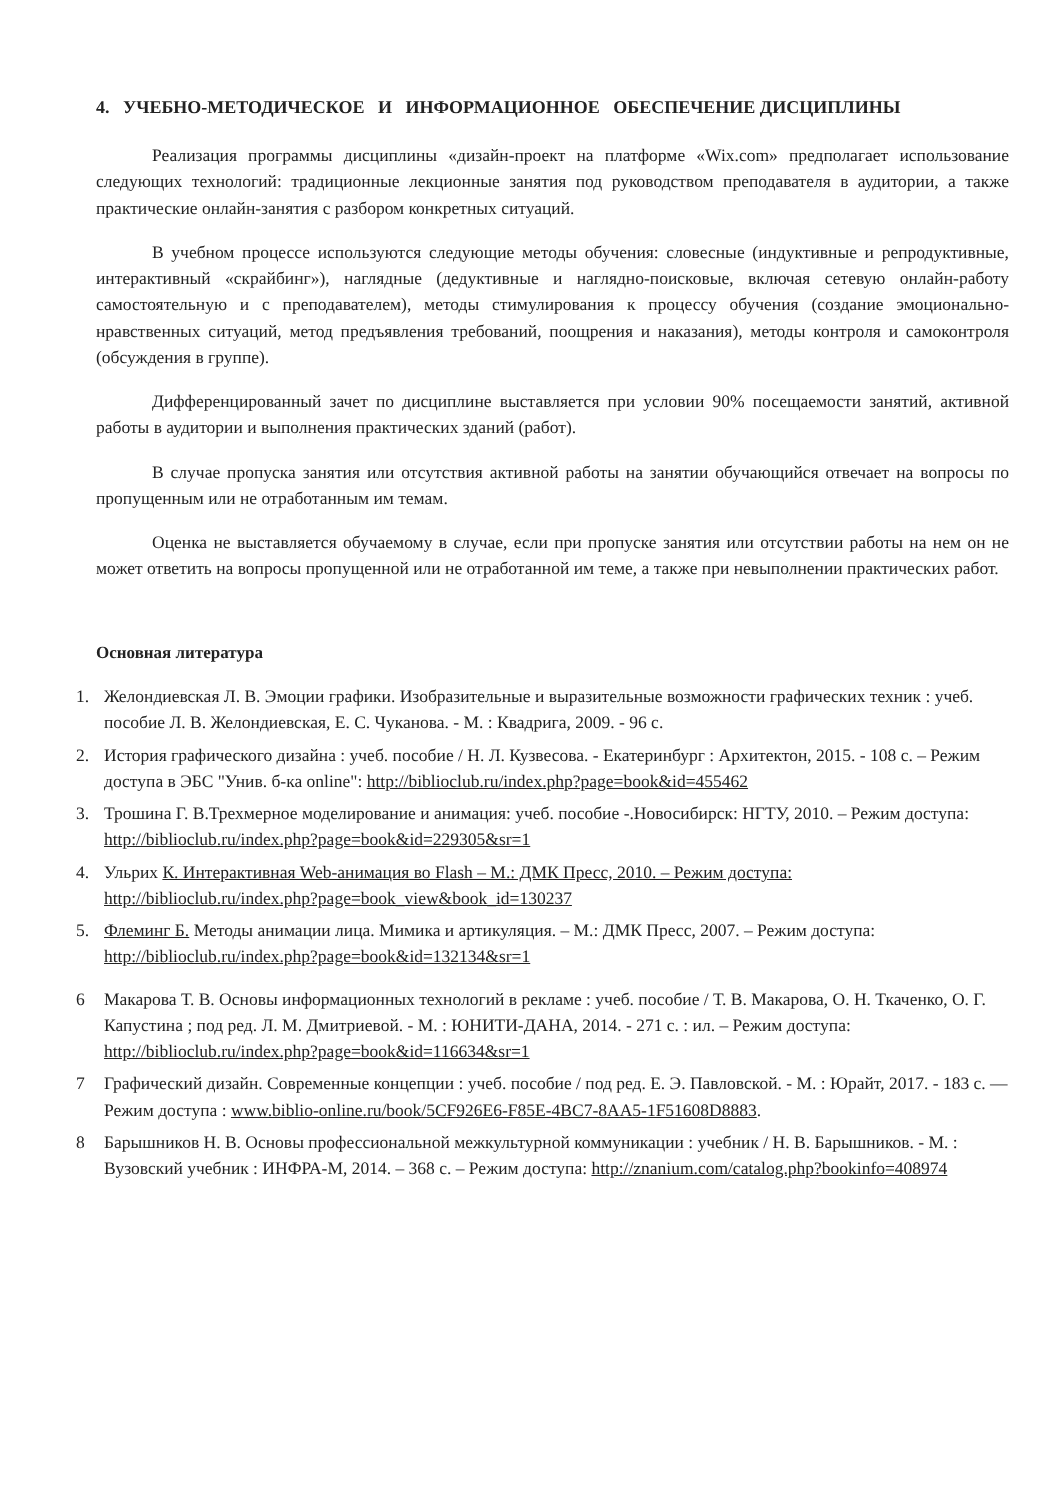4. УЧЕБНО-МЕТОДИЧЕСКОЕ И ИНФОРМАЦИОННОЕ ОБЕСПЕЧЕНИЕ ДИСЦИПЛИНЫ
Реализация программы дисциплины «дизайн-проект на платформе «Wix.com» предполагает использование следующих технологий: традиционные лекционные занятия под руководством преподавателя в аудитории, а также практические онлайн-занятия с разбором конкретных ситуаций.
В учебном процессе используются следующие методы обучения: словесные (индуктивные и репродуктивные, интерактивный «скрайбинг»), наглядные (дедуктивные и наглядно-поисковые, включая сетевую онлайн-работу самостоятельную и с преподавателем), методы стимулирования к процессу обучения (создание эмоционально-нравственных ситуаций, метод предъявления требований, поощрения и наказания), методы контроля и самоконтроля (обсуждения в группе).
Дифференцированный зачет по дисциплине выставляется при условии 90% посещаемости занятий, активной работы в аудитории и выполнения практических зданий (работ).
В случае пропуска занятия или отсутствия активной работы на занятии обучающийся отвечает на вопросы по пропущенным или не отработанным им темам.
Оценка не выставляется обучаемому в случае, если при пропуске занятия или отсутствии работы на нем он не может ответить на вопросы пропущенной или не отработанной им теме, а также при невыполнении практических работ.
Основная литература
1. Желондиевская Л. В. Эмоции графики. Изобразительные и выразительные возможности графических техник : учеб. пособие Л. В. Желондиевская, Е. С. Чуканова. - М. : Квадрига, 2009. - 96 с.
2. История графического дизайна : учеб. пособие / Н. Л. Кузвесова. - Екатеринбург : Архитектон, 2015. - 108 с. – Режим доступа в ЭБС "Унив. б-ка online": http://biblioclub.ru/index.php?page=book&id=455462
3. Трошина Г. В.Трехмерное моделирование и анимация: учеб. пособие -.Новосибирск: НГТУ, 2010. – Режим доступа: http://biblioclub.ru/index.php?page=book&id=229305&sr=1
4. Ульрих К. Интерактивная Web-анимация во Flash – М.: ДМК Пресс, 2010. – Режим доступа: http://biblioclub.ru/index.php?page=book_view&book_id=130237
5. Флеминг Б. Методы анимации лица. Мимика и артикуляция. – М.: ДМК Пресс, 2007. – Режим доступа: http://biblioclub.ru/index.php?page=book&id=132134&sr=1
6 Макарова Т. В. Основы информационных технологий в рекламе : учеб. пособие / Т. В. Макарова, О. Н. Ткаченко, О. Г. Капустина ; под ред. Л. М. Дмитриевой. - М. : ЮНИТИ-ДАНА, 2014. - 271 с. : ил. – Режим доступа: http://biblioclub.ru/index.php?page=book&id=116634&sr=1
7 Графический дизайн. Современные концепции : учеб. пособие / под ред. Е. Э. Павловской. - М. : Юрайт, 2017. - 183 с. — Режим доступа : www.biblio-online.ru/book/5CF926E6-F85E-4BC7-8AA5-1F51608D8883.
8 Барышников Н. В. Основы профессиональной межкультурной коммуникации : учебник / Н. В. Барышников. - М. : Вузовский учебник : ИНФРА-М, 2014. – 368 с. – Режим доступа: http://znanium.com/catalog.php?bookinfo=408974